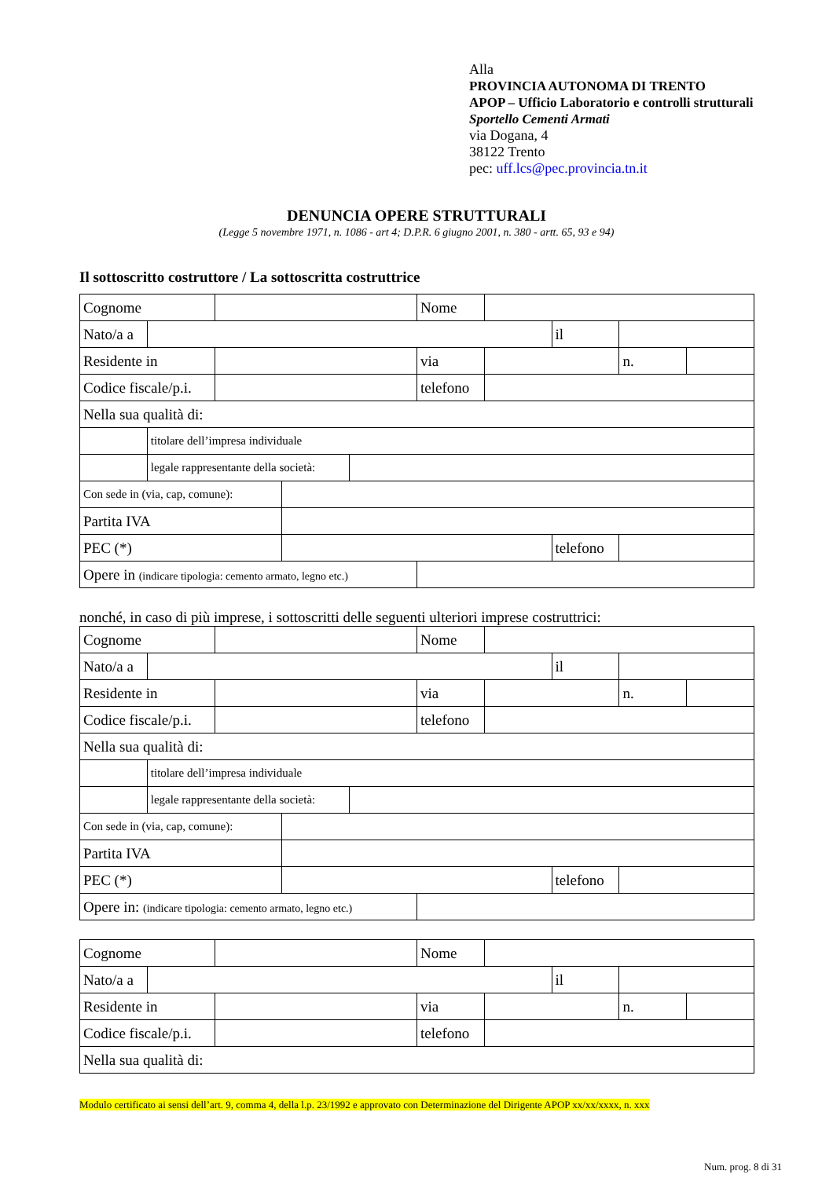Alla
PROVINCIA AUTONOMA DI TRENTO
APOP – Ufficio Laboratorio e controlli strutturali
Sportello Cementi Armati
via Dogana, 4
38122 Trento
pec: uff.lcs@pec.provincia.tn.it
DENUNCIA OPERE STRUTTURALI
(Legge 5 novembre 1971, n. 1086 - art 4; D.P.R. 6 giugno 2001, n. 380 - artt. 65, 93 e 94)
Il sottoscritto costruttore / La sottoscritta costruttrice
| Cognome | | | | | Nome | | | | |
| Nato/a a | | | | | | | il | | |
| Residente in | | | | | via | | | n. | |
| Codice fiscale/p.i. | | | | | telefono | | | | |
| Nella sua qualità di: | | | | | | | | | |
| | titolare dell’impresa individuale | | | | | | | | |
| | legale rappresentante della società: | | | | | | | | |
| Con sede in (via, cap, comune): | | | | | | | | | |
| Partita IVA | | | | | | | | | |
| PEC (*) | | | | | | | telefono | | |
| Opere in (indicare tipologia: cemento armato, legno etc.) | | | | | | | | | |
nonché, in caso di più imprese, i sottoscritti delle seguenti ulteriori imprese costruttrici:
| Cognome | | | | | Nome | | | | |
| Nato/a a | | | | | | | il | | |
| Residente in | | | | | via | | | n. | |
| Codice fiscale/p.i. | | | | | telefono | | | | |
| Nella sua qualità di: | | | | | | | | | |
| | titolare dell’impresa individuale | | | | | | | | |
| | legale rappresentante della società: | | | | | | | | |
| Con sede in (via, cap, comune): | | | | | | | | | |
| Partita IVA | | | | | | | | | |
| PEC (*) | | | | | | | telefono | | |
| Opere in: (indicare tipologia: cemento armato, legno etc.) | | | | | | | | | |
| Cognome | | | Nome | | | | |
| Nato/a a | | | | | il | | |
| Residente in | | | via | | | n. | |
| Codice fiscale/p.i. | | | telefono | | | | |
| Nella sua qualità di: | | | | | | | |
Modulo certificato ai sensi dell’art. 9, comma 4, della l.p. 23/1992 e approvato con Determinazione del Dirigente APOP xx/xx/xxxx, n. xxx
Num. prog. 8 di 31